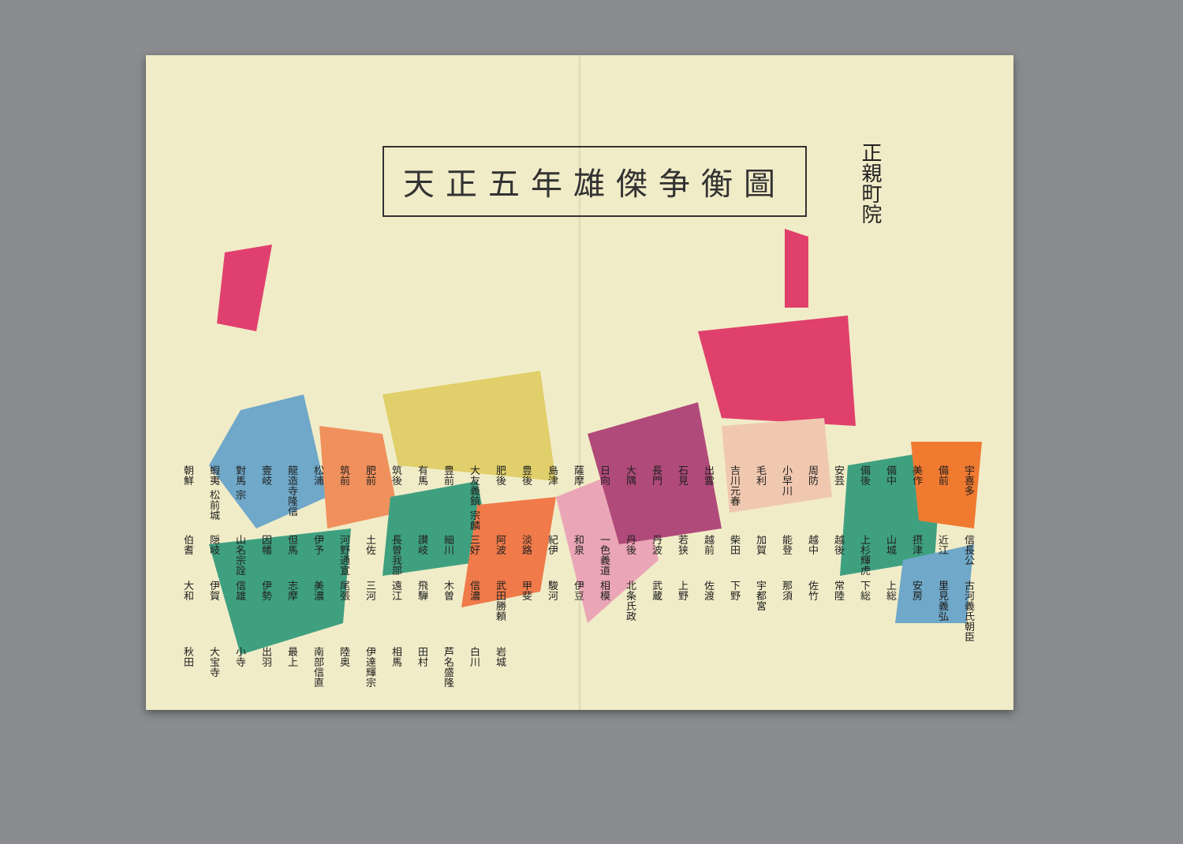天正五年雄傑争衡圖
正親町院
朝鮮 蝦夷 松前城 對馬 宗 壹岐 龍造寺隆信 松浦 筑前 肥前 筑後 有馬 豊前 大友義鎮 宗麟 肥後 豊後 島津 薩摩 日向 大隅 長門 石見 出雲 吉川元春 毛利 小早川 周防 安芸 備後 備中 美作 備前 宇喜多 伯耆 隠岐 山名宗詮 因幡 但馬 伊予 河野通宣 土佐 長曽我部 讃岐 細川 三好 阿波 淡路 紀伊 和泉 一色義道 丹後 丹波 若狭 越前 柴田 加賀 能登 越中 越後 上杉輝虎 山城 摂津 近江 信長公 大和 伊賀 信雄 伊勢 志摩 美濃 尾張 三河 遠江 飛騨 木曽 信濃 武田勝頼 甲斐 駿河 伊豆 相模 北条氏政 武蔵 上野 佐渡 下野 宇都宮 那須 佐竹 常陸 下総 上総 安房 里見義弘 古河義氏朝臣 秋田 大宝寺 小寺 出羽 最上 南部信直 陸奥 伊達輝宗 相馬 田村 芦名盛隆 白川 岩城